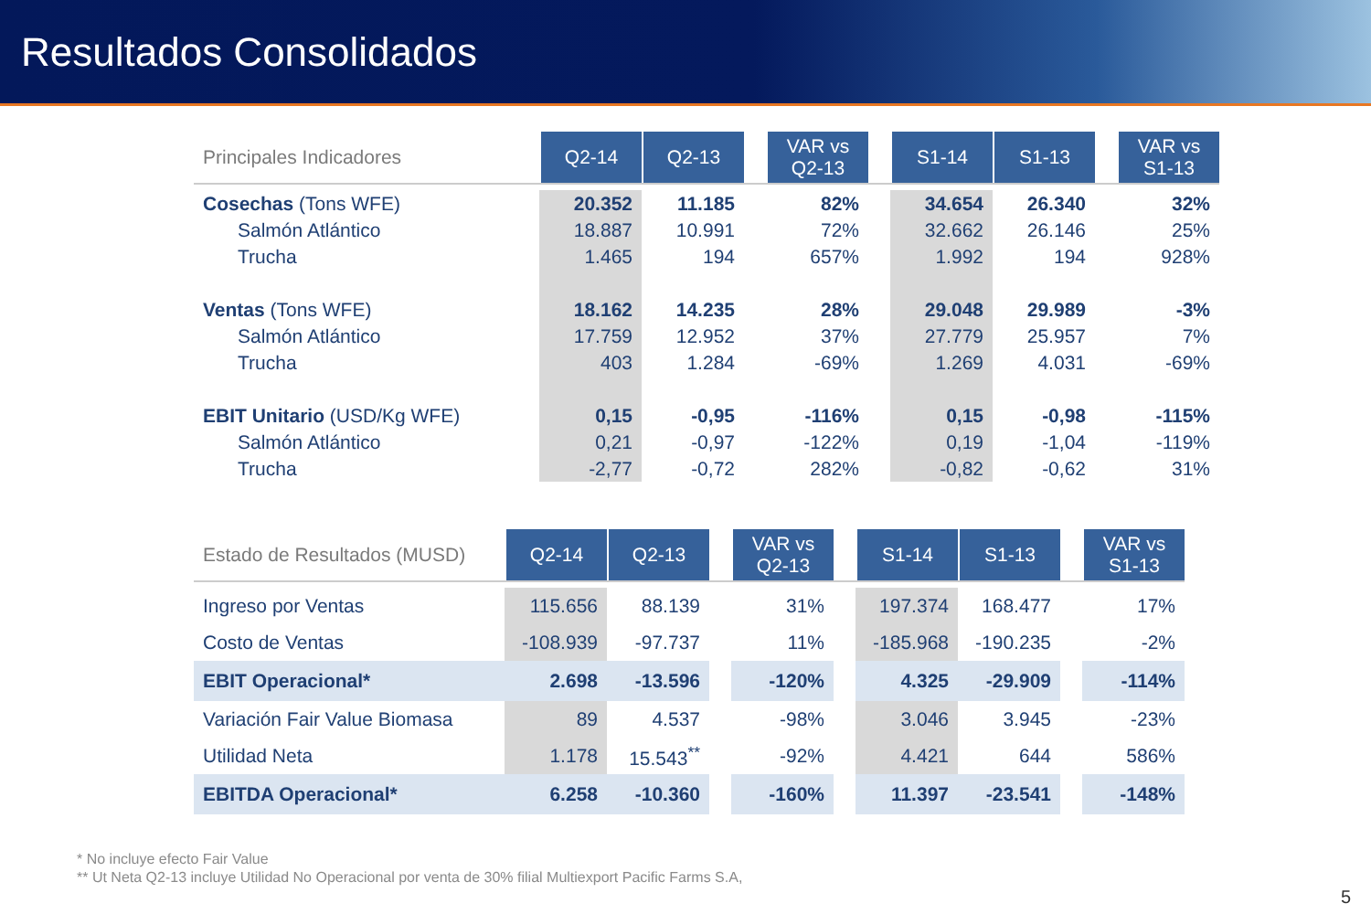Resultados Consolidados
| Principales Indicadores | Q2-14 | Q2-13 | | VAR vs Q2-13 | | S1-14 | S1-13 | | VAR vs S1-13 |
| --- | --- | --- | --- | --- | --- | --- | --- | --- | --- |
| Cosechas (Tons WFE) | 20.352 | 11.185 | | 82% | | 34.654 | 26.340 | | 32% |
| Salmón Atlántico | 18.887 | 10.991 | | 72% | | 32.662 | 26.146 | | 25% |
| Trucha | 1.465 | 194 | | 657% | | 1.992 | 194 | | 928% |
| Ventas (Tons WFE) | 18.162 | 14.235 | | 28% | | 29.048 | 29.989 | | -3% |
| Salmón Atlántico | 17.759 | 12.952 | | 37% | | 27.779 | 25.957 | | 7% |
| Trucha | 403 | 1.284 | | -69% | | 1.269 | 4.031 | | -69% |
| EBIT Unitario (USD/Kg WFE) | 0,15 | -0,95 | | -116% | | 0,15 | -0,98 | | -115% |
| Salmón Atlántico | 0,21 | -0,97 | | -122% | | 0,19 | -1,04 | | -119% |
| Trucha | -2,77 | -0,72 | | 282% | | -0,82 | -0,62 | | 31% |
| Estado de Resultados (MUSD) | Q2-14 | Q2-13 | | VAR vs Q2-13 | | S1-14 | S1-13 | | VAR vs S1-13 |
| --- | --- | --- | --- | --- | --- | --- | --- | --- | --- |
| Ingreso por Ventas | 115.656 | 88.139 | | 31% | | 197.374 | 168.477 | | 17% |
| Costo de Ventas | -108.939 | -97.737 | | 11% | | -185.968 | -190.235 | | -2% |
| EBIT Operacional* | 2.698 | -13.596 | | -120% | | 4.325 | -29.909 | | -114% |
| Variación Fair Value Biomasa | 89 | 4.537 | | -98% | | 3.046 | 3.945 | | -23% |
| Utilidad Neta | 1.178 | 15.543<sup>**</sup> | | -92% | | 4.421 | 644 | | 586% |
| EBITDA Operacional* | 6.258 | -10.360 | | -160% | | 11.397 | -23.541 | | -148% |
* No incluye efecto Fair Value
** Ut Neta Q2-13 incluye Utilidad No Operacional por venta de 30% filial Multiexport Pacific Farms S.A,
5